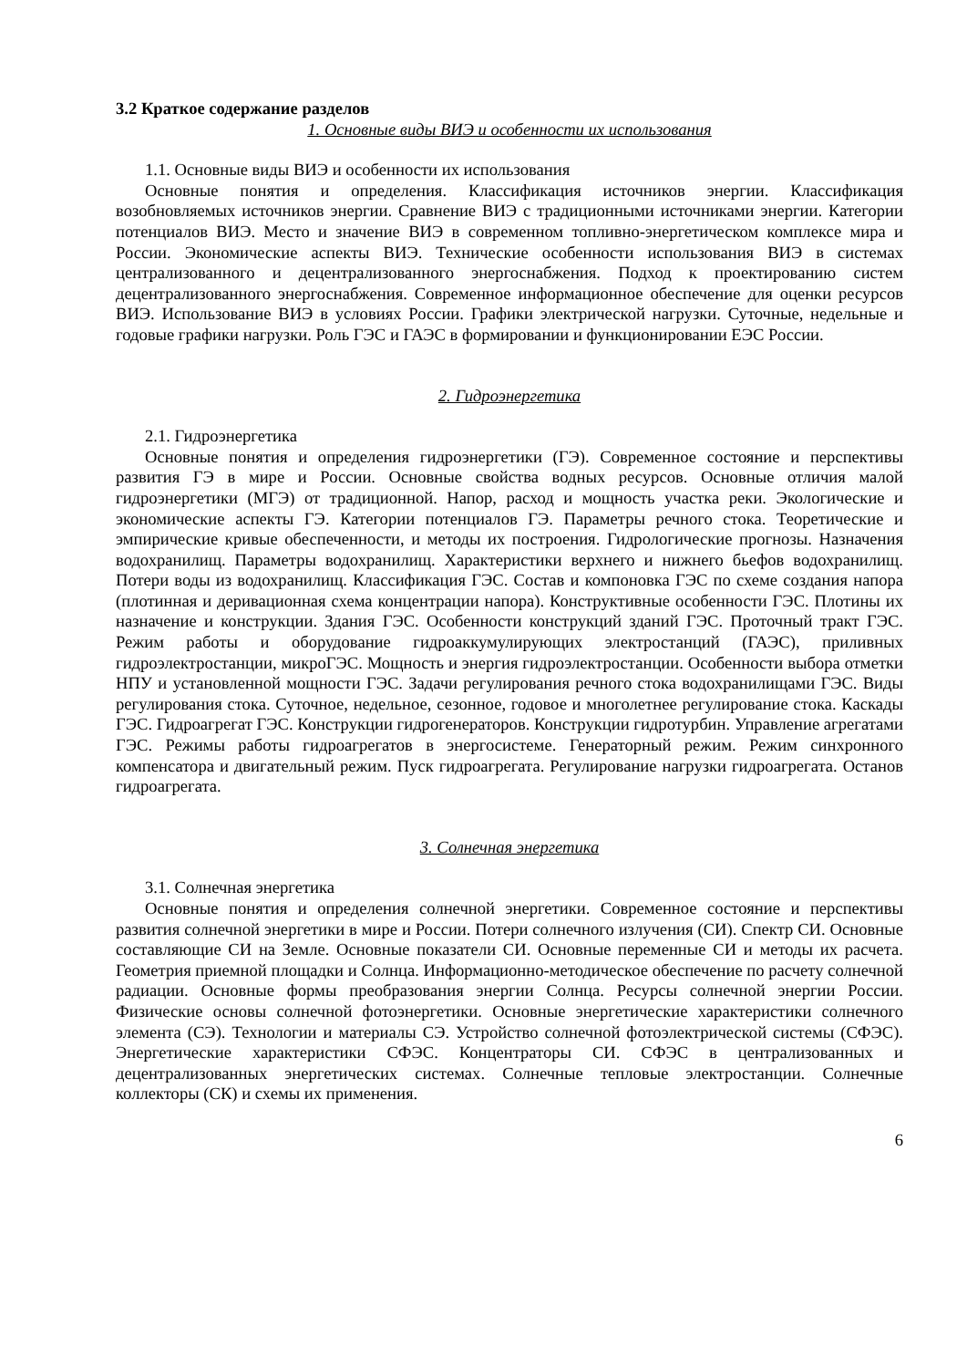3.2 Краткое содержание разделов
1. Основные виды ВИЭ и особенности их использования
1.1. Основные виды ВИЭ и особенности их использования
Основные понятия и определения. Классификация источников энергии. Классификация возобновляемых источников энергии. Сравнение ВИЭ с традиционными источниками энергии. Категории потенциалов ВИЭ. Место и значение ВИЭ в современном топливно-энергетическом комплексе мира и России. Экономические аспекты ВИЭ. Технические особенности использования ВИЭ в системах централизованного и децентрализованного энергоснабжения. Подход к проектированию систем децентрализованного энергоснабжения. Современное информационное обеспечение для оценки ресурсов ВИЭ. Использование ВИЭ в условиях России. Графики электрической нагрузки. Суточные, недельные и годовые графики нагрузки. Роль ГЭС и ГАЭС в формировании и функционировании ЕЭС России.
2. Гидроэнергетика
2.1. Гидроэнергетика
Основные понятия и определения гидроэнергетики (ГЭ). Современное состояние и перспективы развития ГЭ в мире и России. Основные свойства водных ресурсов. Основные отличия малой гидроэнергетики (МГЭ) от традиционной. Напор, расход и мощность участка реки. Экологические и экономические аспекты ГЭ. Категории потенциалов ГЭ. Параметры речного стока. Теоретические и эмпирические кривые обеспеченности, и методы их построения. Гидрологические прогнозы. Назначения водохранилищ. Параметры водохранилищ. Характеристики верхнего и нижнего бьефов водохранилищ. Потери воды из водохранилищ. Классификация ГЭС. Состав и компоновка ГЭС по схеме создания напора (плотинная и деривационная схема концентрации напора). Конструктивные особенности ГЭС. Плотины их назначение и конструкции. Здания ГЭС. Особенности конструкций зданий ГЭС. Проточный тракт ГЭС. Режим работы и оборудование гидроаккумулирующих электростанций (ГАЭС), приливных гидроэлектростанции, микроГЭС. Мощность и энергия гидроэлектростанции. Особенности выбора отметки НПУ и установленной мощности ГЭС. Задачи регулирования речного стока водохранилищами ГЭС. Виды регулирования стока. Суточное, недельное, сезонное, годовое и многолетнее регулирование стока. Каскады ГЭС. Гидроагрегат ГЭС. Конструкции гидрогенераторов. Конструкции гидротурбин. Управление агрегатами ГЭС. Режимы работы гидроагрегатов в энергосистеме. Генераторный режим. Режим синхронного компенсатора и двигательный режим. Пуск гидроагрегата. Регулирование нагрузки гидроагрегата. Останов гидроагрегата.
3. Солнечная энергетика
3.1. Солнечная энергетика
Основные понятия и определения солнечной энергетики. Современное состояние и перспективы развития солнечной энергетики в мире и России. Потери солнечного излучения (СИ). Спектр СИ. Основные составляющие СИ на Земле. Основные показатели СИ. Основные переменные СИ и методы их расчета. Геометрия приемной площадки и Солнца. Информационно-методическое обеспечение по расчету солнечной радиации. Основные формы преобразования энергии Солнца. Ресурсы солнечной энергии России. Физические основы солнечной фотоэнергетики. Основные энергетические характеристики солнечного элемента (СЭ). Технологии и материалы СЭ. Устройство солнечной фотоэлектрической системы (СФЭС). Энергетические характеристики СФЭС. Концентраторы СИ. СФЭС в централизованных и децентрализованных энергетических системах. Солнечные тепловые электростанции. Солнечные коллекторы (СК) и схемы их применения.
6